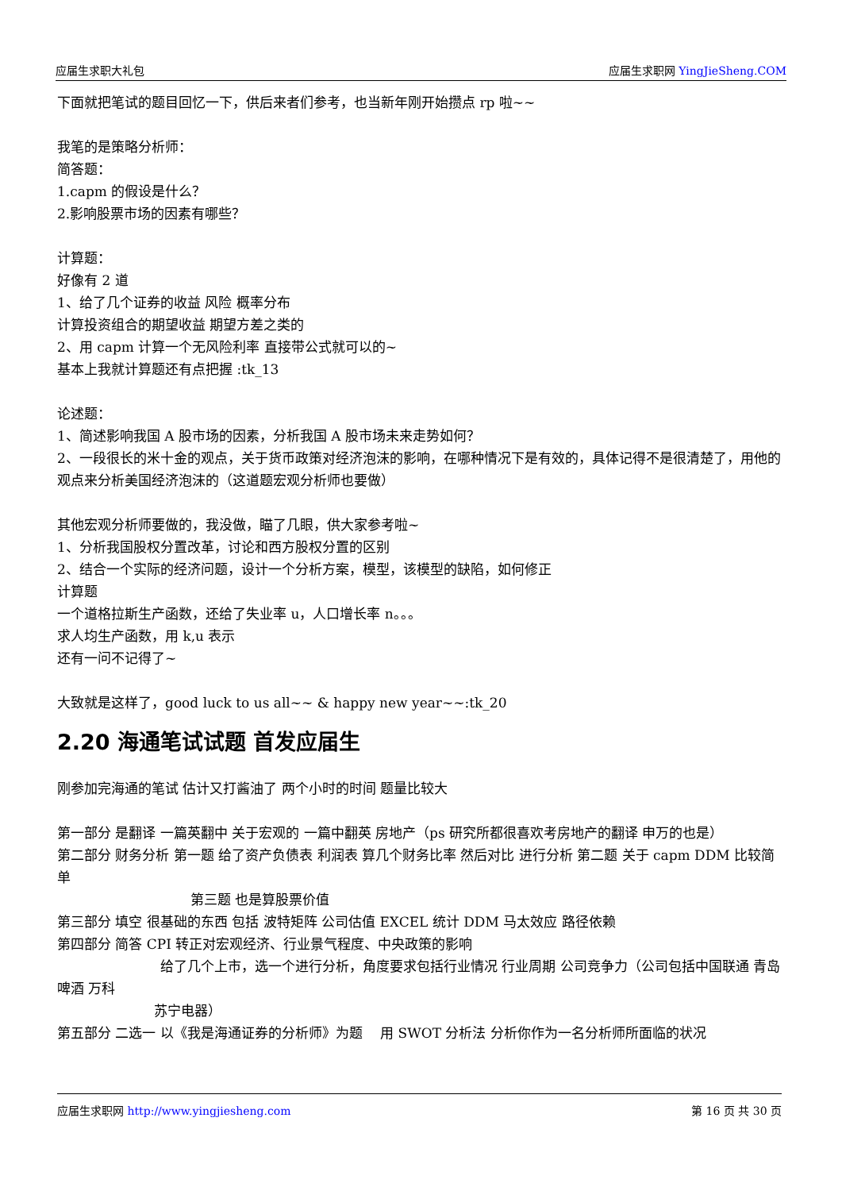应届生求职大礼包 应届生求职网 YingJieSheng.COM
下面就把笔试的题目回忆一下，供后来者们参考，也当新年刚开始攒点 rp 啦~~
我笔的是策略分析师：
简答题：
1.capm 的假设是什么？
2.影响股票市场的因素有哪些？
计算题：
好像有 2 道
1、给了几个证券的收益 风险 概率分布
计算投资组合的期望收益 期望方差之类的
2、用 capm 计算一个无风险利率 直接带公式就可以的~
基本上我就计算题还有点把握 :tk_13
论述题：
1、简述影响我国 A 股市场的因素，分析我国 A 股市场未来走势如何？
2、一段很长的米十金的观点，关于货币政策对经济泡沫的影响，在哪种情况下是有效的，具体记得不是很清楚了，用他的观点来分析美国经济泡沫的（这道题宏观分析师也要做）
其他宏观分析师要做的，我没做，瞄了几眼，供大家参考啦~
1、分析我国股权分置改革，讨论和西方股权分置的区别
2、结合一个实际的经济问题，设计一个分析方案，模型，该模型的缺陷，如何修正
计算题
一个道格拉斯生产函数，还给了失业率 u，人口增长率 n。。。
求人均生产函数，用 k,u 表示
还有一问不记得了~
大致就是这样了，good luck to us all~~ & happy new year~~:tk_20
2.20 海通笔试试题 首发应届生
刚参加完海通的笔试 估计又打酱油了 两个小时的时间 题量比较大
第一部分 是翻译 一篇英翻中 关于宏观的 一篇中翻英 房地产（ps 研究所都很喜欢考房地产的翻译 申万的也是）
第二部分 财务分析 第一题 给了资产负债表 利润表 算几个财务比率 然后对比 进行分析 第二题 关于 capm DDM 比较简单
第三题 也是算股票价值
第三部分 填空 很基础的东西 包括 波特矩阵 公司估值 EXCEL 统计 DDM 马太效应 路径依赖
第四部分 简答 CPI 转正对宏观经济、行业景气程度、中央政策的影响
给了几个上市，选一个进行分析，角度要求包括行业情况 行业周期 公司竞争力（公司包括中国联通 青岛啤酒 万科
苏宁电器）
第五部分 二选一 以《我是海通证券的分析师》为题 　用 SWOT 分析法 分析你作为一名分析师所面临的状况
应届生求职网 http://www.yingjiesheng.com 第 16 页 共 30 页